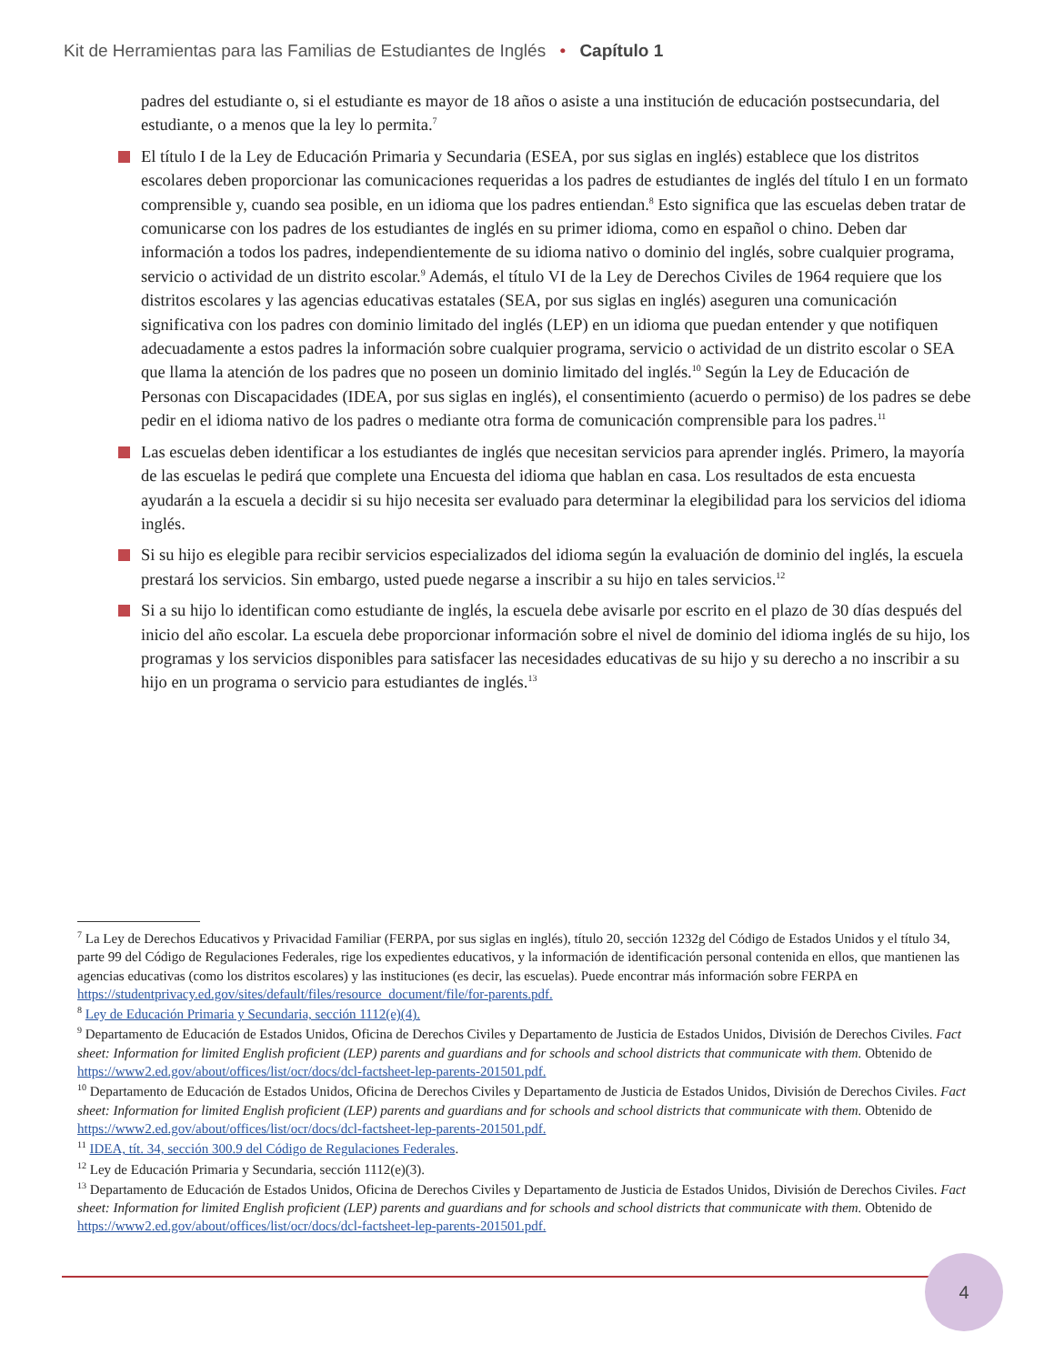Kit de Herramientas para las Familias de Estudiantes de Inglés • Capítulo 1
padres del estudiante o, si el estudiante es mayor de 18 años o asiste a una institución de educación postsecundaria, del estudiante, o a menos que la ley lo permita.<sup>7</sup>
El título I de la Ley de Educación Primaria y Secundaria (ESEA, por sus siglas en inglés) establece que los distritos escolares deben proporcionar las comunicaciones requeridas a los padres de estudiantes de inglés del título I en un formato comprensible y, cuando sea posible, en un idioma que los padres entiendan.<sup>8</sup> Esto significa que las escuelas deben tratar de comunicarse con los padres de los estudiantes de inglés en su primer idioma, como en español o chino. Deben dar información a todos los padres, independientemente de su idioma nativo o dominio del inglés, sobre cualquier programa, servicio o actividad de un distrito escolar.<sup>9</sup> Además, el título VI de la Ley de Derechos Civiles de 1964 requiere que los distritos escolares y las agencias educativas estatales (SEA, por sus siglas en inglés) aseguren una comunicación significativa con los padres con dominio limitado del inglés (LEP) en un idioma que puedan entender y que notifiquen adecuadamente a estos padres la información sobre cualquier programa, servicio o actividad de un distrito escolar o SEA que llama la atención de los padres que no poseen un dominio limitado del inglés.<sup>10</sup> Según la Ley de Educación de Personas con Discapacidades (IDEA, por sus siglas en inglés), el consentimiento (acuerdo o permiso) de los padres se debe pedir en el idioma nativo de los padres o mediante otra forma de comunicación comprensible para los padres.<sup>11</sup>
Las escuelas deben identificar a los estudiantes de inglés que necesitan servicios para aprender inglés. Primero, la mayoría de las escuelas le pedirá que complete una Encuesta del idioma que hablan en casa. Los resultados de esta encuesta ayudarán a la escuela a decidir si su hijo necesita ser evaluado para determinar la elegibilidad para los servicios del idioma inglés.
Si su hijo es elegible para recibir servicios especializados del idioma según la evaluación de dominio del inglés, la escuela prestará los servicios. Sin embargo, usted puede negarse a inscribir a su hijo en tales servicios.<sup>12</sup>
Si a su hijo lo identifican como estudiante de inglés, la escuela debe avisarle por escrito en el plazo de 30 días después del inicio del año escolar. La escuela debe proporcionar información sobre el nivel de dominio del idioma inglés de su hijo, los programas y los servicios disponibles para satisfacer las necesidades educativas de su hijo y su derecho a no inscribir a su hijo en un programa o servicio para estudiantes de inglés.<sup>13</sup>
<sup>7</sup> La Ley de Derechos Educativos y Privacidad Familiar (FERPA, por sus siglas en inglés), título 20, sección 1232g del Código de Estados Unidos y el título 34, parte 99 del Código de Regulaciones Federales, rige los expedientes educativos, y la información de identificación personal contenida en ellos, que mantienen las agencias educativas (como los distritos escolares) y las instituciones (es decir, las escuelas). Puede encontrar más información sobre FERPA en https://studentprivacy.ed.gov/sites/default/files/resource_document/file/for-parents.pdf.
<sup>8</sup> Ley de Educación Primaria y Secundaria, sección 1112(e)(4).
<sup>9</sup> Departamento de Educación de Estados Unidos, Oficina de Derechos Civiles y Departamento de Justicia de Estados Unidos, División de Derechos Civiles. Fact sheet: Information for limited English proficient (LEP) parents and guardians and for schools and school districts that communicate with them. Obtenido de https://www2.ed.gov/about/offices/list/ocr/docs/dcl-factsheet-lep-parents-201501.pdf.
<sup>10</sup> Departamento de Educación de Estados Unidos, Oficina de Derechos Civiles y Departamento de Justicia de Estados Unidos, División de Derechos Civiles. Fact sheet: Information for limited English proficient (LEP) parents and guardians and for schools and school districts that communicate with them. Obtenido de https://www2.ed.gov/about/offices/list/ocr/docs/dcl-factsheet-lep-parents-201501.pdf.
<sup>11</sup> IDEA, tít. 34, sección 300.9 del Código de Regulaciones Federales.
<sup>12</sup> Ley de Educación Primaria y Secundaria, sección 1112(e)(3).
<sup>13</sup> Departamento de Educación de Estados Unidos, Oficina de Derechos Civiles y Departamento de Justicia de Estados Unidos, División de Derechos Civiles. Fact sheet: Information for limited English proficient (LEP) parents and guardians and for schools and school districts that communicate with them. Obtenido de https://www2.ed.gov/about/offices/list/ocr/docs/dcl-factsheet-lep-parents-201501.pdf.
4